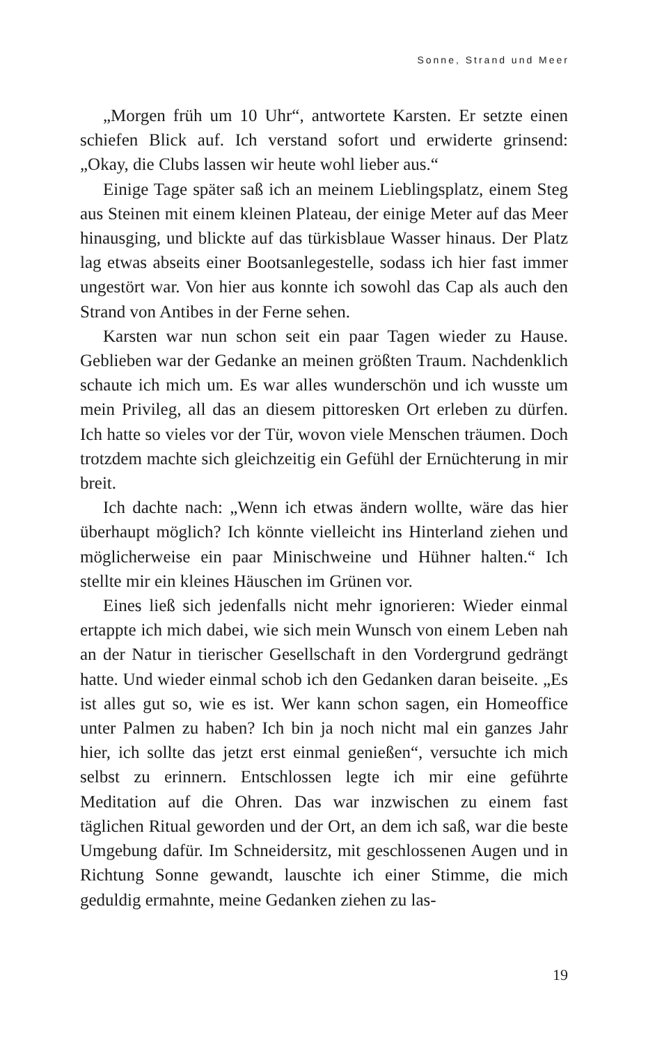Sonne, Strand und Meer
„Morgen früh um 10 Uhr“, antwortete Karsten. Er setzte einen schiefen Blick auf. Ich verstand sofort und erwiderte grinsend: „Okay, die Clubs lassen wir heute wohl lieber aus.“
Einige Tage später saß ich an meinem Lieblingsplatz, einem Steg aus Steinen mit einem kleinen Plateau, der einige Meter auf das Meer hinausging, und blickte auf das türkisblaue Wasser hinaus. Der Platz lag etwas abseits einer Bootsanlegestelle, sodass ich hier fast immer ungestört war. Von hier aus konnte ich sowohl das Cap als auch den Strand von Antibes in der Ferne sehen.
Karsten war nun schon seit ein paar Tagen wieder zu Hause. Geblieben war der Gedanke an meinen größten Traum. Nachdenklich schaute ich mich um. Es war alles wunderschön und ich wusste um mein Privileg, all das an diesem pittoresken Ort erleben zu dürfen. Ich hatte so vieles vor der Tür, wovon viele Menschen träumen. Doch trotzdem machte sich gleichzeitig ein Gefühl der Ernüchterung in mir breit.
Ich dachte nach: „Wenn ich etwas ändern wollte, wäre das hier überhaupt möglich? Ich könnte vielleicht ins Hinterland ziehen und möglicherweise ein paar Minischweine und Hühner halten.“ Ich stellte mir ein kleines Häuschen im Grünen vor.
Eines ließ sich jedenfalls nicht mehr ignorieren: Wieder einmal ertappte ich mich dabei, wie sich mein Wunsch von einem Leben nah an der Natur in tierischer Gesellschaft in den Vordergrund gedrängt hatte. Und wieder einmal schob ich den Gedanken daran beiseite. „Es ist alles gut so, wie es ist. Wer kann schon sagen, ein Homeoffice unter Palmen zu haben? Ich bin ja noch nicht mal ein ganzes Jahr hier, ich sollte das jetzt erst einmal genießen“, versuchte ich mich selbst zu erinnern. Entschlossen legte ich mir eine geführte Meditation auf die Ohren. Das war inzwischen zu einem fast täglichen Ritual geworden und der Ort, an dem ich saß, war die beste Umgebung dafür. Im Schneidersitz, mit geschlossenen Augen und in Richtung Sonne gewandt, lauschte ich einer Stimme, die mich geduldig ermahnte, meine Gedanken ziehen zu las-
19